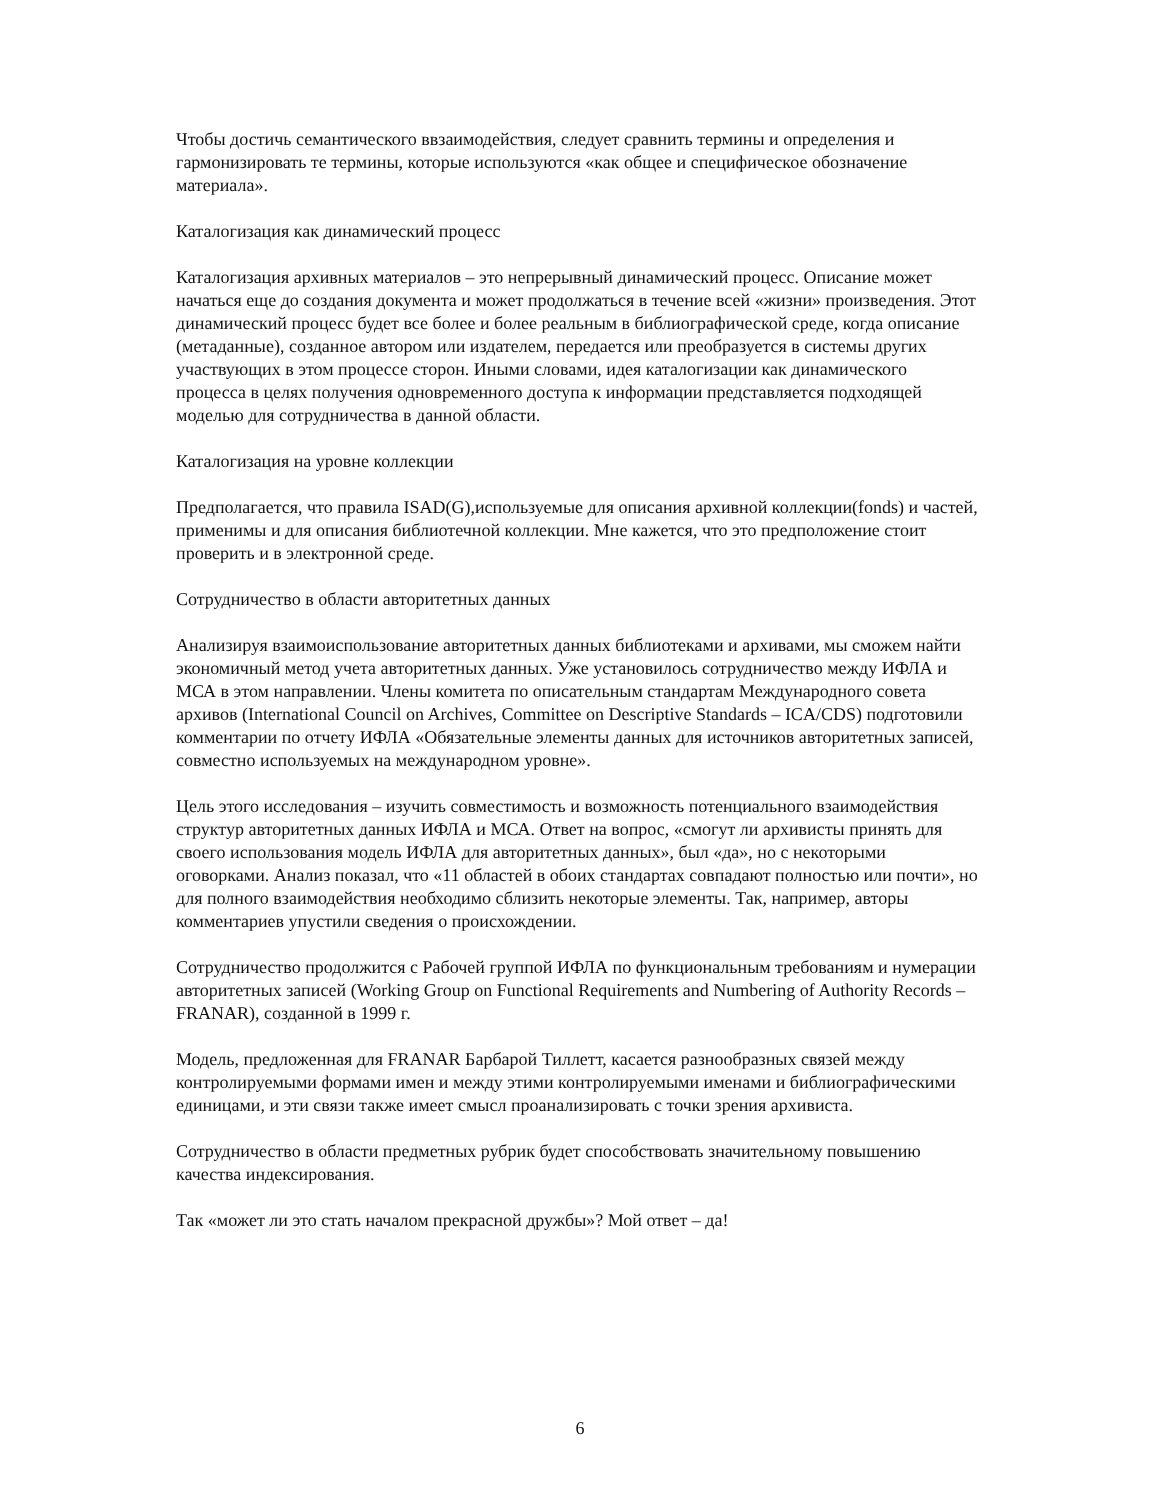Чтобы достичь семантического ввзаимодействия, следует сравнить термины и определения и гармонизировать те термины, которые используются «как общее и специфическое обозначение материала».
Каталогизация как динамический процесс
Каталогизация архивных материалов – это непрерывный динамический процесс. Описание может начаться еще до создания документа и может продолжаться в течение всей «жизни» произведения. Этот динамический процесс будет все более и более реальным в библиографической среде, когда описание (метаданные), созданное автором или издателем, передается или преобразуется в системы других участвующих в этом процессе сторон. Иными словами, идея каталогизации как динамического процесса в целях получения одновременного доступа к информации представляется подходящей моделью для сотрудничества в данной области.
Каталогизация на уровне коллекции
Предполагается, что правила ISAD(G),используемые для описания архивной коллекции(fonds) и частей, применимы и для описания библиотечной коллекции. Мне кажется, что это предположение стоит проверить и в электронной среде.
Сотрудничество в области авторитетных данных
Анализируя взаимоиспользование авторитетных данных библиотеками и архивами, мы сможем найти экономичный метод учета авторитетных данных. Уже установилось сотрудничество между ИФЛА и МСА в этом направлении. Члены комитета по описательным стандартам Международного совета архивов (International Council on Archives, Committee on Descriptive Standards – ICA/CDS) подготовили комментарии по отчету ИФЛА «Обязательные элементы данных для источников авторитетных записей, совместно используемых на международном уровне».
Цель этого исследования – изучить совместимость и возможность потенциального взаимодействия структур авторитетных данных ИФЛА и МСА. Ответ на вопрос, «смогут ли архивисты принять для своего использования модель ИФЛА для авторитетных данных», был «да», но с некоторыми оговорками. Анализ показал, что «11 областей в обоих стандартах совпадают полностью или почти», но для полного взаимодействия необходимо сблизить некоторые элементы. Так, например, авторы комментариев упустили сведения о происхождении.
Сотрудничество продолжится с Рабочей группой ИФЛА по функциональным требованиям и нумерации авторитетных записей (Working Group on Functional Requirements and Numbering of Authority Records – FRANAR), созданной в 1999 г.
Модель, предложенная для FRANAR Барбарой Тиллетт, касается разнообразных связей между контролируемыми формами имен и между этими контролируемыми именами и библиографическими единицами, и эти связи также имеет смысл проанализировать с точки зрения архивиста.
Сотрудничество в области предметных рубрик будет способствовать значительному повышению качества индексирования.
Так «может ли это стать началом прекрасной дружбы»? Мой ответ – да!
6